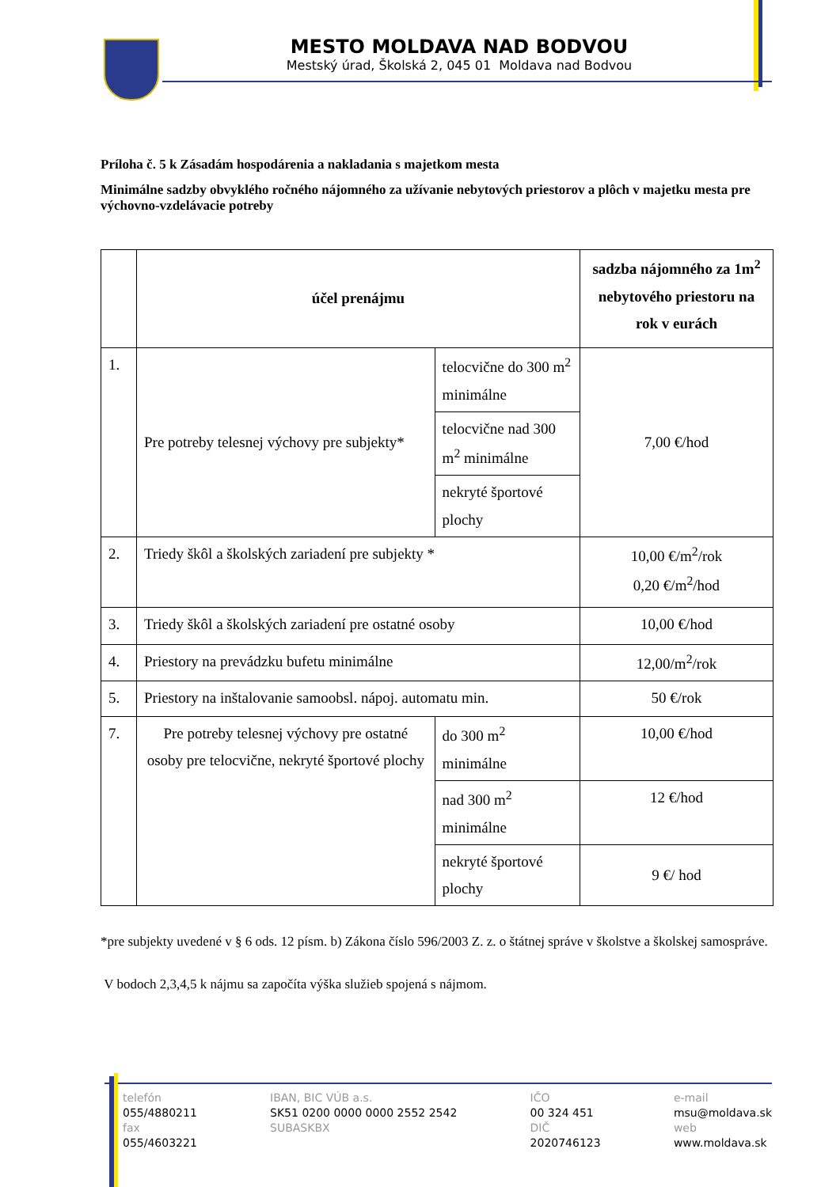MESTO MOLDAVA NAD BODVOU
Mestský úrad, Školská 2, 045 01 Moldava nad Bodvou
Príloha č. 5 k Zásadám hospodárenia a nakladania s majetkom mesta
Minimálne sadzby obvyklého ročného nájomného za užívanie nebytových priestorov a plôch v majetku mesta pre výchovno-vzdelávacie potreby
| | účel prenájmu | | sadzba nájomného za 1m<sup>2</sup> nebytového priestoru na rok v eurách |
| --- | --- | --- | --- |
| 1. | Pre potreby telesnej výchovy pre subjekty* | telocvične do 300 m<sup>2</sup> minimálne | 7,00 €/hod |
| | | telocvične nad 300 m<sup>2</sup> minimálne | |
| | | nekryté športové plochy | |
| 2. | Triedy škôl a školských zariadení pre subjekty * | | 10,00 €/m<sup>2</sup>/rok 0,20 €/m<sup>2</sup>/hod |
| 3. | Triedy škôl a školských zariadení pre ostatné osoby | | 10,00 €/hod |
| 4. | Priestory na prevádzku bufetu minimálne | | 12,00/m<sup>2</sup>/rok |
| 5. | Priestory na inštalovanie samoobsl. nápoj. automatu min. | | 50 €/rok |
| 7. | Pre potreby telesnej výchovy pre ostatné osoby pre telocvične, nekryté športové plochy | do 300 m<sup>2</sup> minimálne | 10,00 €/hod |
| | | nad 300 m<sup>2</sup> minimálne | 12 €/hod |
| | | nekryté športové plochy | 9 €/ hod |
*pre subjekty uvedené v § 6 ods. 12 písm. b) Zákona číslo 596/2003 Z. z. o štátnej správe v školstve a školskej samospráve.
V bodoch 2,3,4,5 k nájmu sa započíta výška služieb spojená s nájmom.
telefón
055/4880211
fax
055/4603221
IBAN, BIC VÚB a.s.
SK51 0200 0000 0000 2552 2542
SUBASKBX
IČO
00 324 451
DIČ
2020746123
e-mail
msu@moldava.sk
web
www.moldava.sk